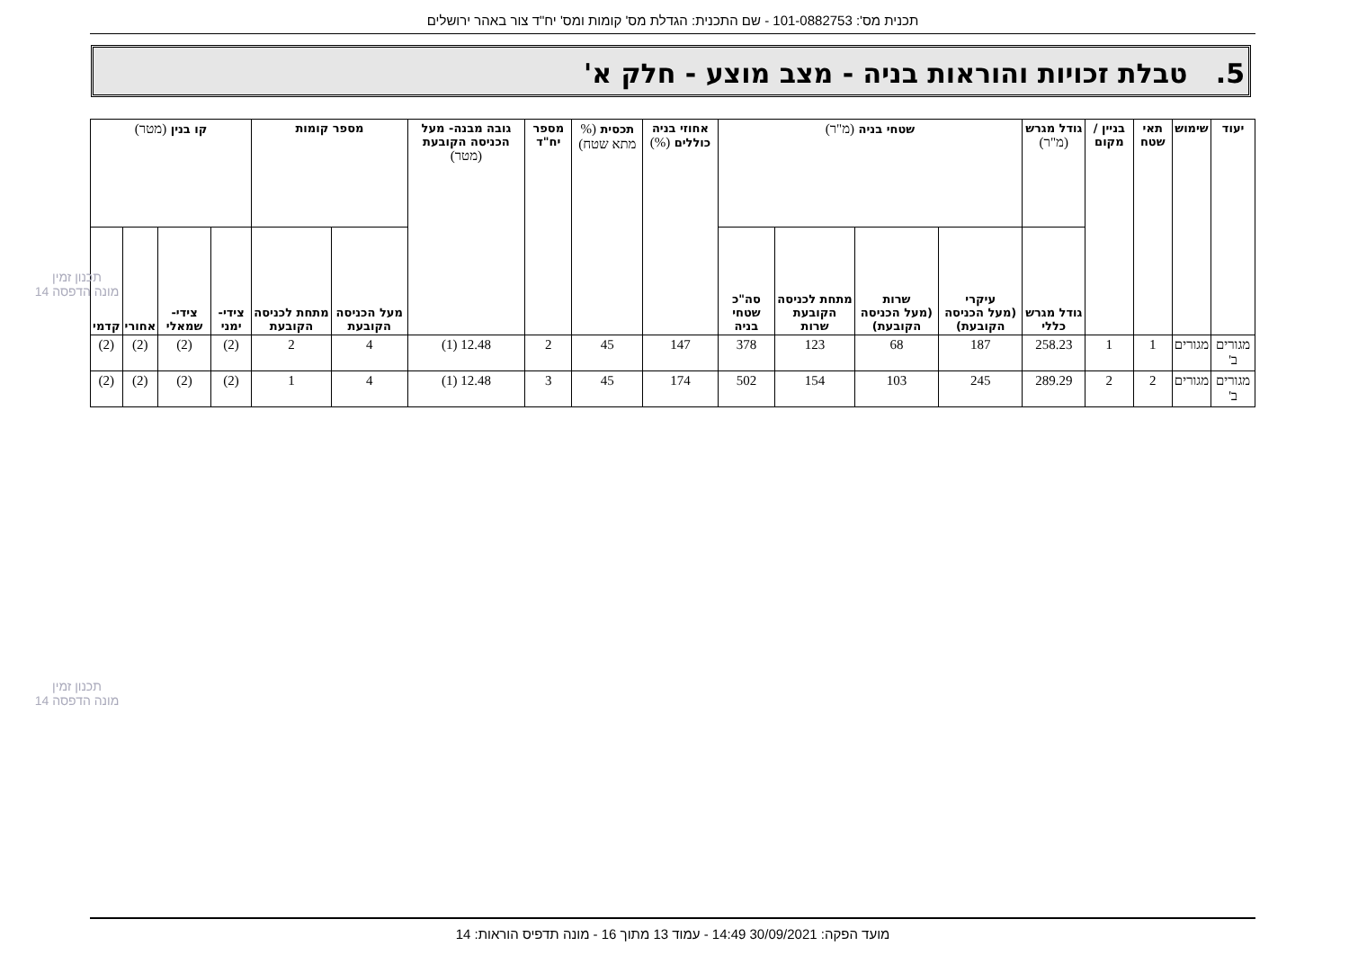תכנית מס': 101-0882753 - שם התכנית: הגדלת מס' קומות ומס' יח"ד צור באהר ירושלים
5. טבלת זכויות והוראות בניה - מצב מוצע - חלק א'
| יעוד | שימוש | תאי שטח | בניין / מקום | גודל מגרש (מ"ר) | שטחי בניה (מ"ר) | | | | אחוזי בניה כוללים (%) | תכסית (% מתא שטח) | מספר יח"ד | גובה מבנה- מעל הכניסה הקובעת (מטר) | מספר קומות | | קו בנין (מטר) | | | |
| --- | --- | --- | --- | --- | --- | --- | --- | --- | --- | --- | --- | --- | --- | --- | --- | --- | --- | --- |
| | | | | גודל מגרש כללי | עיקרי (מעל הכניסה הקובעת) | שרות (מעל הכניסה הקובעת) | מתחת לכניסה הקובעת שרות | סה"כ שטחי בניה | | | | | מעל הכניסה הקובעת | מתחת לכניסה הקובעת | צידי- ימני | צידי- שמאלי | אחורי | קדמי |
| מגורים ב' | מגורים | 1 | 1 | 258.23 | 187 | 68 | 123 | 378 | 147 | 45 | 2 | 12.48 (1) | 4 | 2 | (2) | (2) | (2) | (2) |
| מגורים ב' | מגורים | 2 | 2 | 289.29 | 245 | 103 | 154 | 502 | 174 | 45 | 3 | 12.48 (1) | 4 | 1 | (2) | (2) | (2) | (2) |
תכנון זמין
מונה הדפסה 14
תכנון זמין
מונה הדפסה 14
מועד הפקה: 30/09/2021 14:49 - עמוד 13 מתוך 16 - מונה תדפיס הוראות: 14